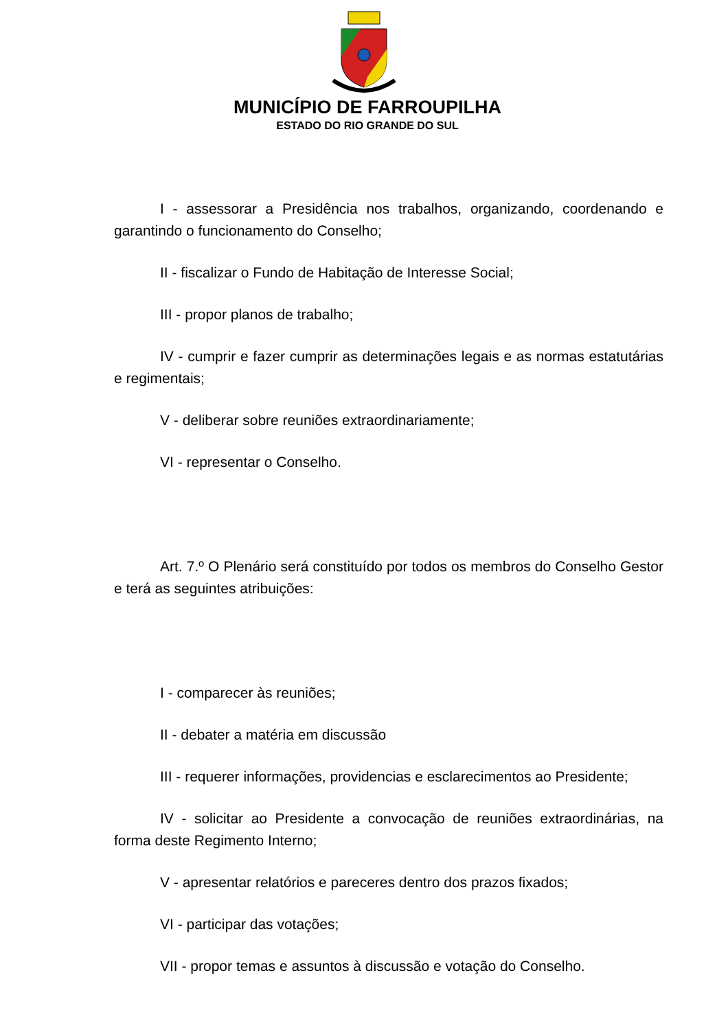MUNICÍPIO DE FARROUPILHA
ESTADO DO RIO GRANDE DO SUL
I - assessorar a Presidência nos trabalhos, organizando, coordenando e garantindo o funcionamento do Conselho;
II - fiscalizar o Fundo de Habitação de Interesse Social;
III - propor planos de trabalho;
IV - cumprir e fazer cumprir as determinações legais e as normas estatutárias e regimentais;
V - deliberar sobre reuniões extraordinariamente;
VI - representar o Conselho.
Art. 7.º O Plenário será constituído por todos os membros do Conselho Gestor e terá as seguintes atribuições:
I - comparecer às reuniões;
II - debater a matéria em discussão
III - requerer informações, providencias e esclarecimentos ao Presidente;
IV - solicitar ao Presidente a convocação de reuniões extraordinárias, na forma deste Regimento Interno;
V - apresentar relatórios e pareceres dentro dos prazos fixados;
VI - participar das votações;
VII - propor temas e assuntos à discussão e votação do Conselho.